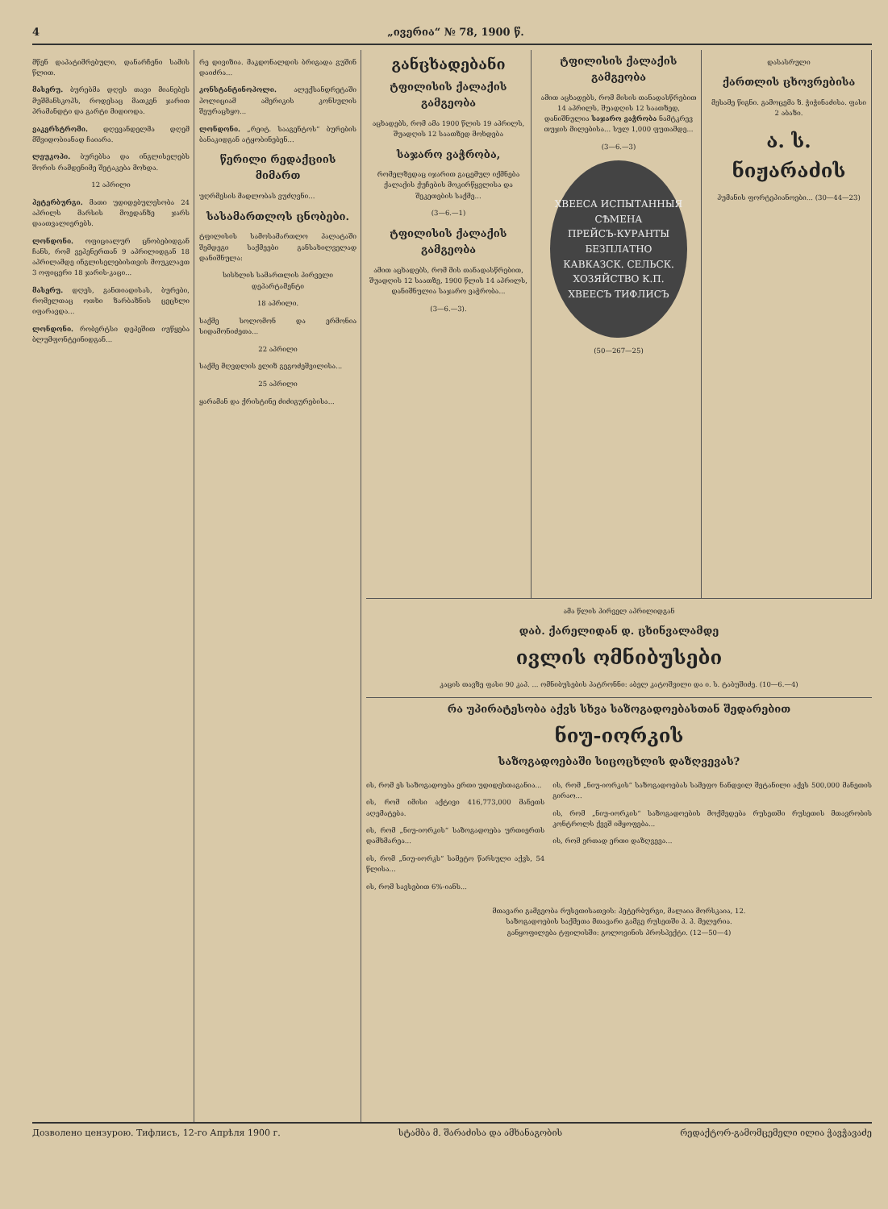4 „ივერია“ № 78, 1900 წ.
მწენ დაპატიმრებული, დანარჩენი სამის წლით.
მასერუ. ბურებმა დღეს თავი მიანებეს მუშმანსკოპს, როდესაც მათკენ ჯარით პრამანდტი და გარტი მიდიოდა.
ვაკერსტრომი. დღევანდელმა დღემ მშვიდობიანად ჩაიარა.
ლეუკოპი. ბურებსა და ინგლისელებს შორის რამდენიმე შეტაკება მოხდა.
12 აპრილი
პეტერბურგი. მათი უდიდებულესობა 24 აპრილს მარსის მოედანზე ჯარს დაათვალიერებს.
ლონდონი. ოფიციალურ ცნობებიდგან ჩანს, რომ ვეპენერთან 9 აპრილიდგან 18 აპრილამდე ინგლისელებისთვის მოუკლავთ 3 ოფიცერი 18 ჯარის-კაცი...
მასერუ. დღეს, განთიადისას, ბურები, რომელთაც ოთხი ზარბაზნის ცეცხლი იფარავდა...
ლონდონი. რობერტსი დეპეშით იუწყება ბლუმფონტეინიდგან...
რე დივიზია. მაკდონალდის ბრიგადა გუშინ დაიძრა...
კონსტანტინოპოლი. ალექსანდრეტაში პოლიციამ ამერიკის კონსულის შეურაცხყო...
ლონდონი. „რეიტ. სააგენტოს“ ბურების ბანაკიდგან ატყობინებენ...
წერილი რედაქციის მიმართ
უღრმესის მადლობას ვუძღვნი...
სასამართლოს ცნობები.
ტფილისის სამოსამართლო პალატაში შემდეგი საქმეები განსახილველად დანიშნულა:
სისხლის სამართლის პირველი დეპარტამენტი
18 აპრილი.
საქმე სოლომონ და ერმონია სიდამონიძეთა...
22 აპრილი
საქმე მღვდლის ელიზ გეგოძეშვილისა...
25 აპრილი
ყარამან და ქრისტინე ძიძიგურებისა...
განცხადებანი
ტფილისის ქალაქის გამგეობა
აცხადებს, რომ ამა 1900 წლის 19 აპრილს, შუადღის 12 საათზედ მოხდება
საჯარო ვაჭრობა,
რომელზედაც იჯარით გაცემულ იქმნება ქალაქის ქუჩების მოკირწყვლისა და შეკეთების საქმე...
(3—6.—1)
ტფილისის ქალაქის გამგეობა
ამით აცხადებს, რომ მის თანადასწრებით, შუადღის 12 საათზე, 1900 წლის 14 აპრილს, დანიშნულია საჯარო ვაჭრობა...
(3—6.—3).
ტფილისის ქალაქის გამგეობა
ამით აცხადებს, რომ მისის თანადასწრებით 14 აპრილს, შუადღის 12 საათზედ, დანიშნულია საჯარო ვაჭრობა ნამტკრევ თუჯის მილებისა... სულ 1,000 ფუთამდე...
(3—6.—3)
ХВЕЕСА ИСПЫТАННЫЯ СѢМЕНА
ПРЕЙСЪ-КУРАНТЫ БЕЗПЛАТНО
КАВКАЗСК. СЕЛЬСК. ХОЗЯЙСТВО К.П. ХВЕЕСЪ ТИФЛИСЪ
(50—267—25)
დასასრული
ქართლის ცხოვრებისა
მესამე წიგნი. გამოცემა ზ. ჭიჭინაძისა. ფასი 2 აბაზი.
ა. ს. ნიჟარაძის
ჰუმანის ფორტეპიანოები... (30—44—23)
ამა წლის პირველ აპრილიდგან
დაბ. ქარელიდან დ. ცხინვალამდე
ივლის ომნიბუსები
კაცის თავზე ფასი 90 კაპ. ... ომნიბუსების პატრონნი: აბელ კატოშვილი და ი. ს. ტაბუშიძე. (10—6.—4)
რა უპირატესობა აქვს სხვა საზოგადოებასთან შედარებით
ნიუ-იორკის
საზოგადოებაში სიცოცხლის დაზღვევას?
ის, რომ ეს საზოგადოება ერთი უდიდესთაგანია...
ის, რომ იმისი აქტივი 416,773,000 მანეთს აღემატება.
ის, რომ „ნიუ-იორკის“ საზოგადოება ურთიერთს დამხმარეა...
ის, რომ „ნიუ-იორკს“ სამეტო წარსული აქვს, 54 წლისა...
ის, რომ სავსებით 6%-იანს...
ის, რომ „ნიუ-იორკის“ საზოგადოებას სამეფო ნანდვილ შეტანილი აქვს 500,000 მანეთის გირაო...
ის, რომ „ნიუ-იორკის“ საზოგადოების მოქმედება რუსეთში რუსეთის მთავრობის კონტროლს ქვეშ იმყოფება...
ის, რომ ერთად ერთი დაზღვევა...
მთავარი გამგეობა რუსეთისათვის: პეტერბურგი, მალაია მორსკაია, 12.
საზოგადოების საქმეთა მთავარი გამგე რუსეთში პ. პ. მელერია.
განყოფილება ტფილისში: გოლოვინის პროსპექტი. (12—50—4)
Дозволено цензурою. Тифлисъ, 12-го Апрѣля 1900 г. სტამბა მ. შარაძისა და ამხანაგობის რედაქტორ-გამომცემელი ილია ჭავჭავაძე